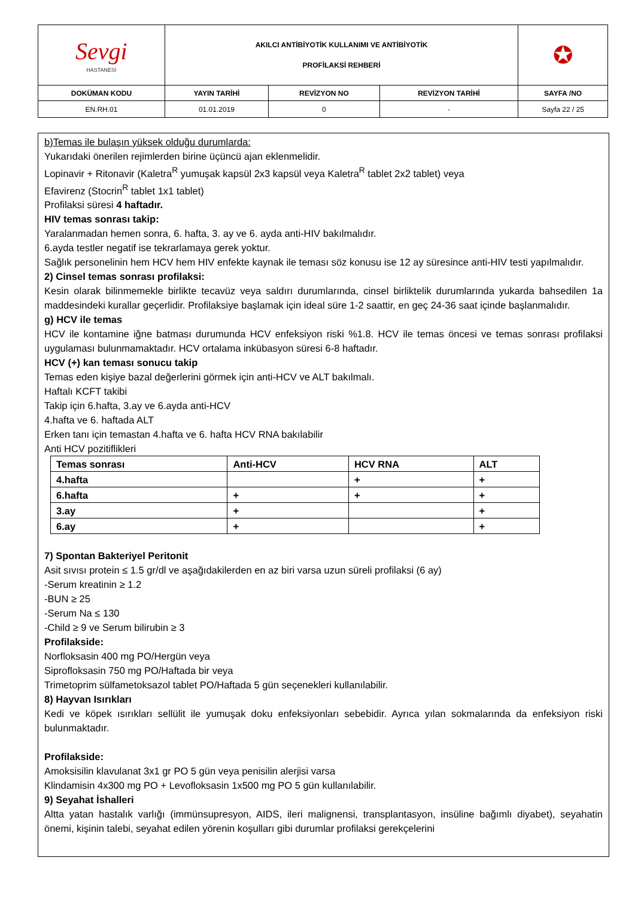| Sevgi HASTANESİ | AKILCI ANTİBİYOTİK KULLANIMI VE ANTİBİYOTİK PROFİLAKSİ REHBERİ | | | ✪ |
| DOKÜMAN KODU | YAYIN TARİHİ | REVİZYON NO | REVİZYON TARİHİ | SAYFA /NO |
| EN.RH.01 | 01.01.2019 | 0 | - | Sayfa 22 / 25 |
b)Temas ile bulaşın yüksek olduğu durumlarda:
Yukarıdaki önerilen rejimlerden birine üçüncü ajan eklenmelidir.
Lopinavir + Ritonavir (Kaletra<sup>R</sup> yumuşak kapsül 2x3 kapsül veya Kaletra<sup>R</sup> tablet 2x2 tablet) veya
Efavirenz (Stocrin<sup>R</sup> tablet 1x1 tablet)
Profilaksi süresi 4 haftadır.
HIV temas sonrası takip:
Yaralanmadan hemen sonra, 6. hafta, 3. ay ve 6. ayda anti-HIV bakılmalıdır.
6.ayda testler negatif ise tekrarlamaya gerek yoktur.
Sağlık personelinin hem HCV hem HIV enfekte kaynak ile teması söz konusu ise 12 ay süresince anti-HIV testi yapılmalıdır.
2) Cinsel temas sonrası profilaksi:
Kesin olarak bilinmemekle birlikte tecavüz veya saldırı durumlarında, cinsel birliktelik durumlarında yukarda bahsedilen 1a maddesindeki kurallar geçerlidir. Profilaksiye başlamak için ideal süre 1-2 saattir, en geç 24-36 saat içinde başlanmalıdır.
g) HCV ile temas
HCV ile kontamine iğne batması durumunda HCV enfeksiyon riski %1.8. HCV ile temas öncesi ve temas sonrası profilaksi uygulaması bulunmamaktadır. HCV ortalama inkübasyon süresi 6-8 haftadır.
HCV (+) kan teması sonucu takip
Temas eden kişiye bazal değerlerini görmek için anti-HCV ve ALT bakılmalı.
Haftalı KCFT takibi
Takip için 6.hafta, 3.ay ve 6.ayda anti-HCV
4.hafta ve 6. haftada ALT
Erken tanı için temastan 4.hafta ve 6. hafta HCV RNA bakılabilir
Anti HCV pozitiflikleri
| Temas sonrası | Anti-HCV | HCV RNA | ALT |
| 4.hafta | | + | + |
| 6.hafta | + | + | + |
| 3.ay | + | | + |
| 6.ay | + | | + |
7) Spontan Bakteriyel Peritonit
Asit sıvısı protein ≤ 1.5 gr/dl ve aşağıdakilerden en az biri varsa uzun süreli profilaksi (6 ay)
-Serum kreatinin ≥ 1.2
-BUN ≥ 25
-Serum Na ≤ 130
-Child ≥ 9 ve Serum bilirubin ≥ 3
Profilakside:
Norfloksasin 400 mg PO/Hergün veya
Siprofloksasin 750 mg PO/Haftada bir veya
Trimetoprim sülfametoksazol tablet PO/Haftada 5 gün seçenekleri kullanılabilir.
8) Hayvan Isırıkları
Kedi ve köpek ısırıkları sellülit ile yumuşak doku enfeksiyonları sebebidir. Ayrıca yılan sokmalarında da enfeksiyon riski bulunmaktadır.
Profilakside:
Amoksisilin klavulanat 3x1 gr PO 5 gün veya penisilin alerjisi varsa
Klindamisin 4x300 mg PO + Levofloksasin 1x500 mg PO 5 gün kullanılabilir.
9) Seyahat İshalleri
Altta yatan hastalık varlığı (immünsupresyon, AIDS, ileri malignensi, transplantasyon, insüline bağımlı diyabet), seyahatin önemi, kişinin talebi, seyahat edilen yörenin koşulları gibi durumlar profilaksi gerekçelerini